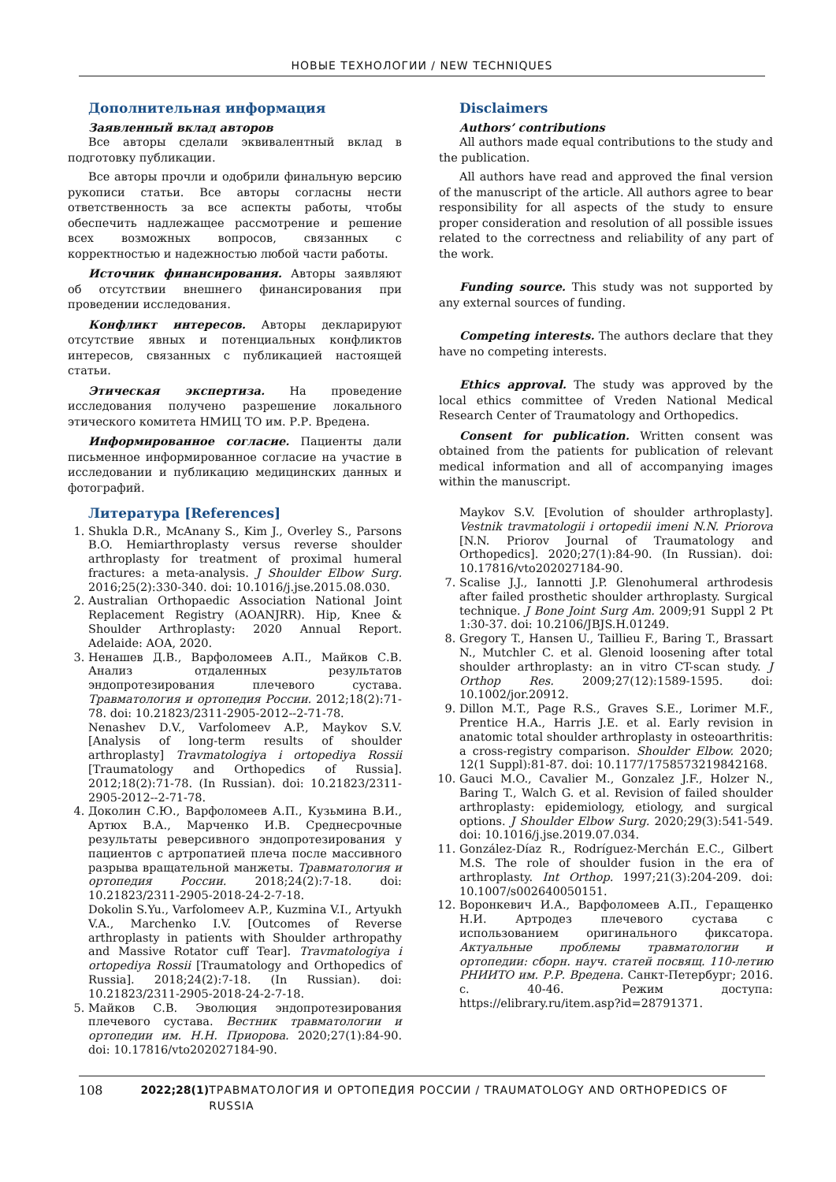НОВЫЕ ТЕХНОЛОГИИ / NEW TECHNIQUES
Дополнительная информация
Заявленный вклад авторов
Все авторы сделали эквивалентный вклад в подготовку публикации.
Все авторы прочли и одобрили финальную версию рукописи статьи. Все авторы согласны нести ответственность за все аспекты работы, чтобы обеспечить надлежащее рассмотрение и решение всех возможных вопросов, связанных с корректностью и надежностью любой части работы.
Источник финансирования. Авторы заявляют об отсутствии внешнего финансирования при проведении исследования.
Конфликт интересов. Авторы декларируют отсутствие явных и потенциальных конфликтов интересов, связанных с публикацией настоящей статьи.
Этическая экспертиза. На проведение исследования получено разрешение локального этического комитета НМИЦ ТО им. Р.Р. Вредена.
Информированное согласие. Пациенты дали письменное информированное согласие на участие в исследовании и публикацию медицинских данных и фотографий.
Disclaimers
Authors’ contributions
All authors made equal contributions to the study and the publication.
All authors have read and approved the final version of the manuscript of the article. All authors agree to bear responsibility for all aspects of the study to ensure proper consideration and resolution of all possible issues related to the correctness and reliability of any part of the work.
Funding source. This study was not supported by any external sources of funding.
Competing interests. The authors declare that they have no competing interests.
Ethics approval. The study was approved by the local ethics committee of Vreden National Medical Research Center of Traumatology and Orthopedics.
Consent for publication. Written consent was obtained from the patients for publication of relevant medical information and all of accompanying images within the manuscript.
Литература [References]
1. Shukla D.R., McAnany S., Kim J., Overley S., Parsons B.O. Hemiarthroplasty versus reverse shoulder arthroplasty for treatment of proximal humeral fractures: a meta-analysis. J Shoulder Elbow Surg. 2016;25(2):330-340. doi: 10.1016/j.jse.2015.08.030.
2. Australian Orthopaedic Association National Joint Replacement Registry (AOANJRR). Hip, Knee & Shoulder Arthroplasty: 2020 Annual Report. Adelaide: AOA, 2020.
3. Ненашев Д.В., Варфоломеев А.П., Майков С.В. Анализ отдаленных результатов эндопротезирования плечевого сустава. Травматология и ортопедия России. 2012;18(2):71-78. doi: 10.21823/2311-2905-2012--2-71-78.
Nenashev D.V., Varfolomeev A.P., Maykov S.V. [Analysis of long-term results of shoulder arthroplasty] Travmatologiya i ortopediya Rossii [Traumatology and Orthopedics of Russia]. 2012;18(2):71-78. (In Russian). doi: 10.21823/2311-2905-2012--2-71-78.
4. Доколин С.Ю., Варфоломеев А.П., Кузьмина В.И., Артюх В.А., Марченко И.В. Среднесрочные результаты реверсивного эндопротезирования у пациентов с артропатией плеча после массивного разрыва вращательной манжеты. Травматология и ортопедия России. 2018;24(2):7-18. doi: 10.21823/2311-2905-2018-24-2-7-18.
Dokolin S.Yu., Varfolomeev A.P., Kuzmina V.I., Artyukh V.A., Marchenko I.V. [Outcomes of Reverse arthroplasty in patients with Shoulder arthropathy and Massive Rotator cuff Tear]. Travmatologiya i ortopediya Rossii [Traumatology and Orthopedics of Russia]. 2018;24(2):7-18. (In Russian). doi: 10.21823/2311-2905-2018-24-2-7-18.
5. Майков С.В. Эволюция эндопротезирования плечевого сустава. Вестник травматологии и ортопедии им. Н.Н. Приорова. 2020;27(1):84-90. doi: 10.17816/vto202027184-90.
Maykov S.V. [Evolution of shoulder arthroplasty]. Vestnik travmatologii i ortopedii imeni N.N. Priorova [N.N. Priorov Journal of Traumatology and Orthopedics]. 2020;27(1):84-90. (In Russian). doi: 10.17816/vto202027184-90.
7. Scalise J.J., Iannotti J.P. Glenohumeral arthrodesis after failed prosthetic shoulder arthroplasty. Surgical technique. J Bone Joint Surg Am. 2009;91 Suppl 2 Pt 1:30-37. doi: 10.2106/JBJS.H.01249.
8. Gregory T., Hansen U., Taillieu F., Baring T., Brassart N., Mutchler C. et al. Glenoid loosening after total shoulder arthroplasty: an in vitro CT-scan study. J Orthop Res. 2009;27(12):1589-1595. doi: 10.1002/jor.20912.
9. Dillon M.T., Page R.S., Graves S.E., Lorimer M.F., Prentice H.A., Harris J.E. et al. Early revision in anatomic total shoulder arthroplasty in osteoarthritis: a cross-registry comparison. Shoulder Elbow. 2020; 12(1 Suppl):81-87. doi: 10.1177/1758573219842168.
10. Gauci M.O., Cavalier M., Gonzalez J.F., Holzer N., Baring T., Walch G. et al. Revision of failed shoulder arthroplasty: epidemiology, etiology, and surgical options. J Shoulder Elbow Surg. 2020;29(3):541-549. doi: 10.1016/j.jse.2019.07.034.
11. González-Díaz R., Rodríguez-Merchán E.C., Gilbert M.S. The role of shoulder fusion in the era of arthroplasty. Int Orthop. 1997;21(3):204-209. doi: 10.1007/s002640050151.
12. Воронкевич И.А., Варфоломеев А.П., Геращенко Н.И. Артродез плечевого сустава с использованием оригинального фиксатора. Актуальные проблемы травматологии и ортопедии: сборн. науч. статей посвящ. 110-летию РНИИТО им. Р.Р. Вредена. Санкт-Петербург; 2016. с. 40-46. Режим доступа: https://elibrary.ru/item.asp?id=28791371.
108 2022;28(1) ТРАВМАТОЛОГИЯ И ОРТОПЕДИЯ РОССИИ / TRAUMATOLOGY AND ORTHOPEDICS OF RUSSIA